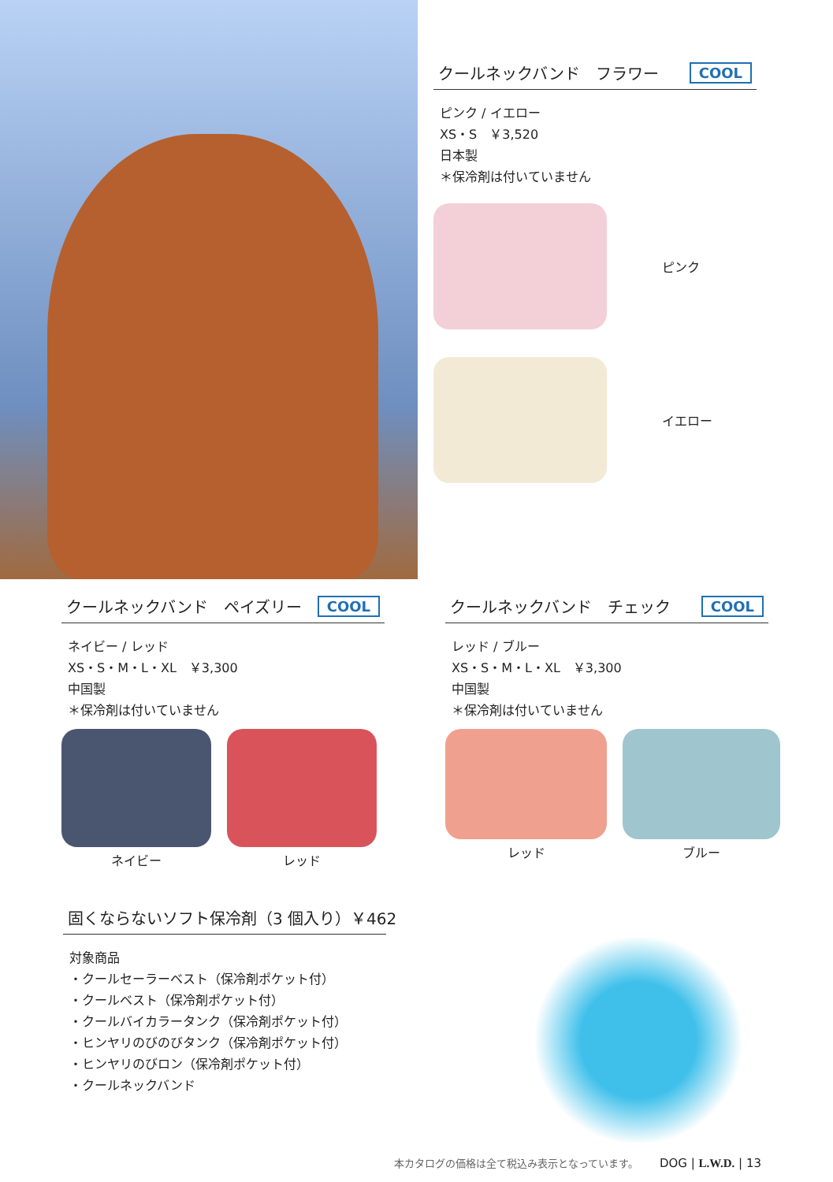クールネックバンド　フラワー COOL
ピンク / イエロー
XS・S　￥3,520
日本製
＊保冷剤は付いていません
ピンク
イエロー
クールネックバンド　ペイズリー COOL
ネイビー / レッド
XS・S・M・L・XL　￥3,300
中国製
＊保冷剤は付いていません
ネイビー レッド
クールネックバンド　チェック COOL
レッド / ブルー
XS・S・M・L・XL　￥3,300
中国製
＊保冷剤は付いていません
レッド ブルー
固くならないソフト保冷剤（3 個入り）￥462
対象商品
・クールセーラーベスト（保冷剤ポケット付）
・クールベスト（保冷剤ポケット付）
・クールバイカラータンク（保冷剤ポケット付）
・ヒンヤリのびのびタンク（保冷剤ポケット付）
・ヒンヤリのびロン（保冷剤ポケット付）
・クールネックバンド
本カタログの価格は全て税込み表示となっています。　DOG | L.W.D. | 13